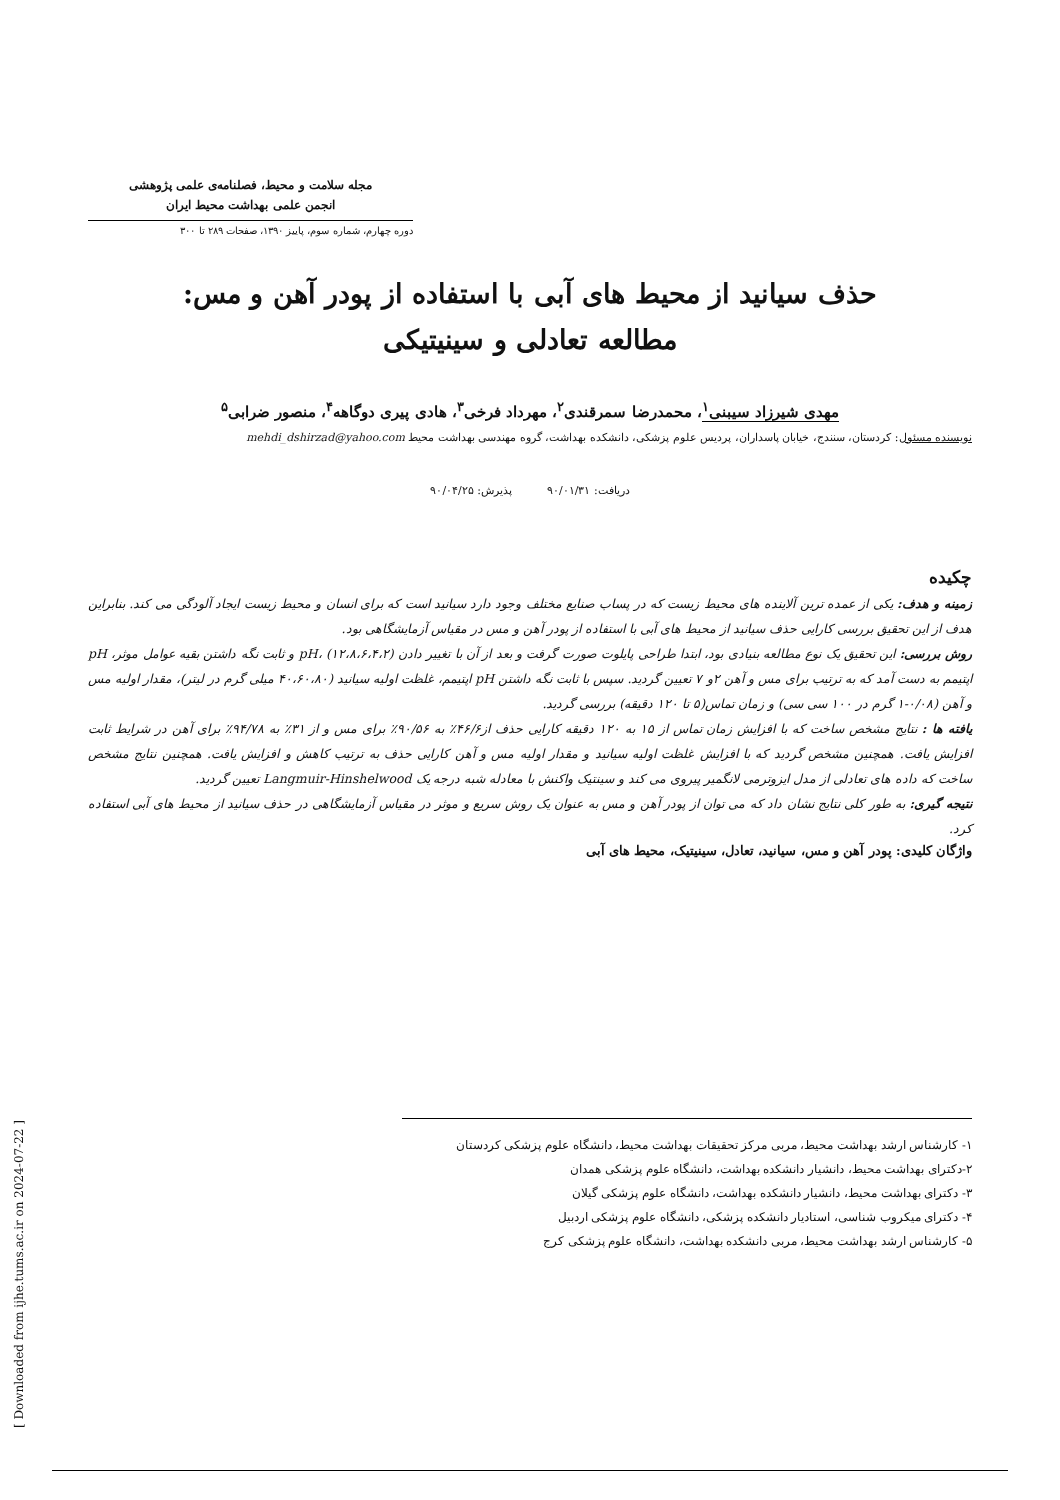مجله سلامت و محیط، فصلنامه‌ی علمی پژوهشی
انجمن علمی بهداشت محیط ایران
دوره چهارم، شماره سوم، پاییز ۱۳۹۰، صفحات ۲۸۹ تا ۳۰۰
حذف سیانید از محیط های آبی با استفاده از پودر آهن و مس:
مطالعه تعادلی و سینیتیکی
مهدی شیرزاد سیبنی<sup>۱</sup>، محمدرضا سمرقندی<sup>۲</sup>، مهرداد فرخی<sup>۳</sup>، هادی پیری دوگاهه<sup>۴</sup>، منصور ضرابی<sup>۵</sup>
نویسنده مسئول: کردستان، سنندج، خیابان پاسداران، پردیس علوم پزشکی، دانشکده بهداشت، گروه مهندسی بهداشت محیط mehdi_dshirzad@yahoo.com
دریافت: ۹۰/۰۱/۳۱ پذیرش: ۹۰/۰۴/۲۵
چکیده
زمینه و هدف: یکی از عمده ترین آلاینده های محیط زیست که در پساب صنایع مختلف وجود دارد سیانید است که برای انسان و محیط زیست ایجاد آلودگی می کند. بنابراین هدف از این تحقیق بررسی کارایی حذف سیانید از محیط های آبی با استفاده از پودر آهن و مس در مقیاس آزمایشگاهی بود.
روش بررسی: این تحقیق یک نوع مطالعه بنیادی بود، ابتدا طراحی پایلوت صورت گرفت و بعد از آن با تغییر دادن pH، (۱۲،۸،۶،۴،۲) و ثابت نگه داشتن بقیه عوامل موثر، pH اپتیمم به دست آمد که به ترتیب برای مس و آهن ۲و ۷ تعیین گردید. سپس با ثابت نگه داشتن pH اپتیمم، غلظت اولیه سیانید (۴۰،۶۰،۸۰ میلی گرم در لیتر)، مقدار اولیه مس و آهن (۰/۰۸-۱ گرم در ۱۰۰ سی سی) و زمان تماس(۵ تا ۱۲۰ دقیقه) بررسی گردید.
یافته ها : نتایج مشخص ساخت که با افزایش زمان تماس از ۱۵ به ۱۲۰ دقیقه کارایی حذف از۴۶/۶٪ به ۹۰/۵۶٪ برای مس و از ۳۱٪ به ۹۴/۷۸٪ برای آهن در شرایط ثابت افزایش یافت. همچنین مشخص گردید که با افزایش غلظت اولیه سیانید و مقدار اولیه مس و آهن کارایی حذف به ترتیب کاهش و افزایش یافت. همچنین نتایج مشخص ساخت که داده های تعادلی از مدل ایزوترمی لانگمیر پیروی می کند و سینتیک واکنش با معادله شبه درجه یک Langmuir-Hinshelwood تعیین گردید.
نتیجه گیری: به طور کلی نتایج نشان داد که می توان از پودر آهن و مس به عنوان یک روش سریع و موثر در مقیاس آزمایشگاهی در حذف سیانید از محیط های آبی استفاده کرد.
واژگان کلیدی: پودر آهن و مس، سیانید، تعادل، سینیتیک، محیط های آبی
۱- کارشناس ارشد بهداشت محیط، مربی مرکز تحقیقات بهداشت محیط، دانشگاه علوم پزشکی کردستان
۲-دکترای بهداشت محیط، دانشیار دانشکده بهداشت، دانشگاه علوم پزشکی همدان
۳- دکترای بهداشت محیط، دانشیار دانشکده بهداشت، دانشگاه علوم پزشکی گیلان
۴- دکترای میکروب شناسی، استادیار دانشکده پزشکی، دانشگاه علوم پزشکی اردبیل
۵- کارشناس ارشد بهداشت محیط، مربی دانشکده بهداشت، دانشگاه علوم پزشکی کرج
[ Downloaded from ijhe.tums.ac.ir on 2024-07-22 ]